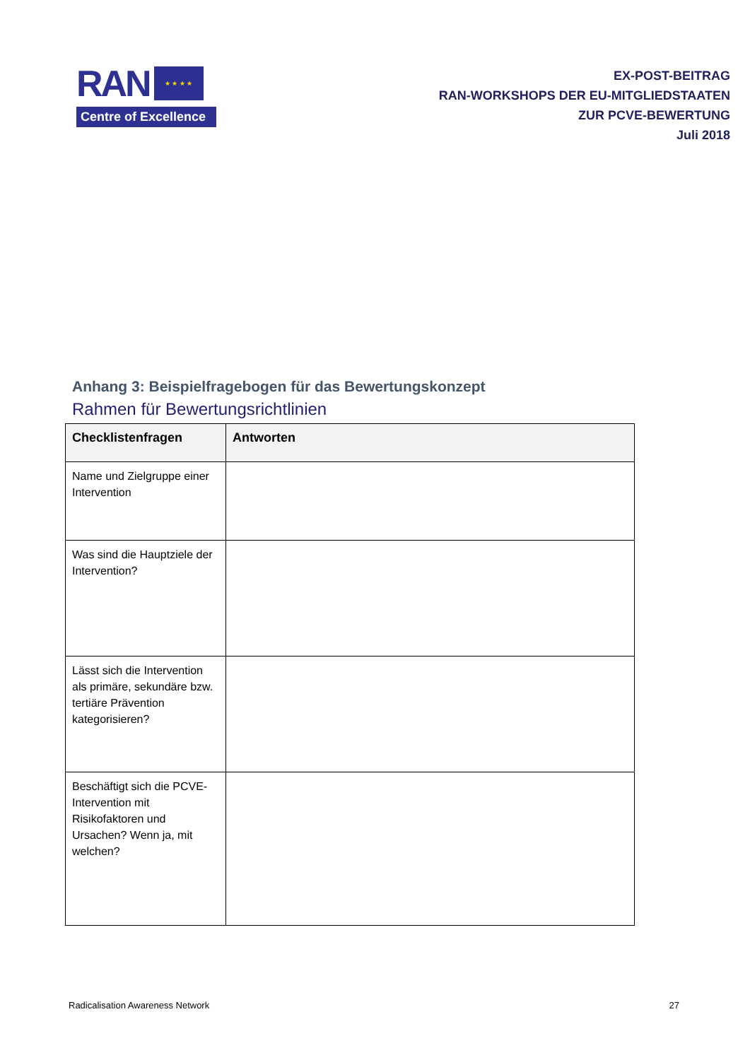RAN
★ ★ ★ ★
Centre of Excellence
EX-POST-BEITRAG
RAN-WORKSHOPS DER EU-MITGLIEDSTAATEN
ZUR PCVE-BEWERTUNG
Juli 2018
Anhang 3: Beispielfragebogen für das Bewertungskonzept
Rahmen für Bewertungsrichtlinien
| Checklistenfragen | Antworten |
| --- | --- |
| Name und Zielgruppe einer Intervention | |
| Was sind die Hauptziele der Intervention? | |
| Lässt sich die Intervention als primäre, sekundäre bzw. tertiäre Prävention kategorisieren? | |
| Beschäftigt sich die PCVE-Intervention mit Risikofaktoren und Ursachen? Wenn ja, mit welchen? | |
Radicalisation Awareness Network 27